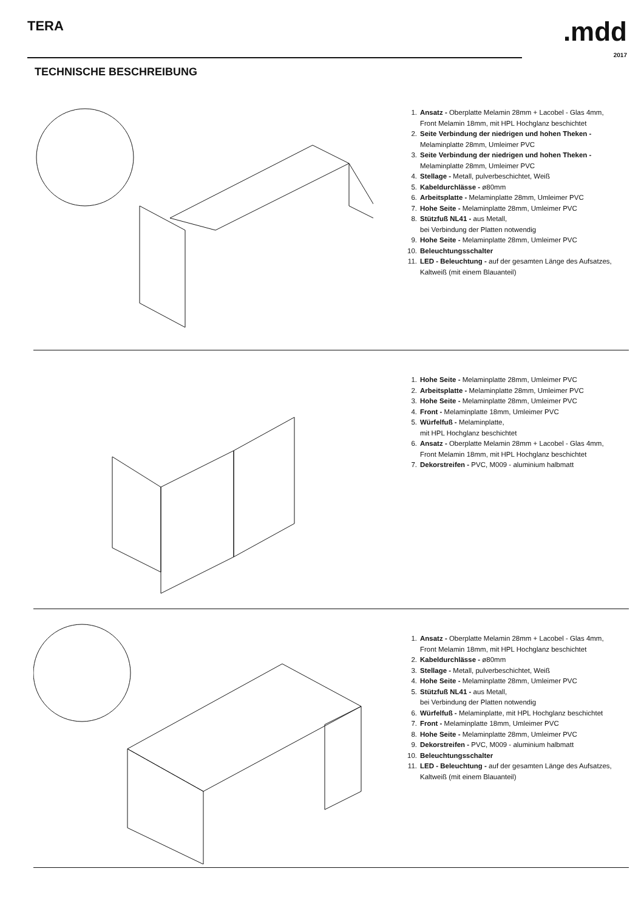TERA
.mdd
2017
TECHNISCHE BESCHREIBUNG
1. Ansatz - Oberplatte Melamin 28mm + Lacobel - Glas 4mm,
Front Melamin 18mm, mit HPL Hochglanz beschichtet
2. Seite Verbindung der niedrigen und hohen Theken -
Melaminplatte 28mm, Umleimer PVC
3. Seite Verbindung der niedrigen und hohen Theken -
Melaminplatte 28mm, Umleimer PVC
4. Stellage - Metall, pulverbeschichtet, Weiß
5. Kabeldurchlässe - ø80mm
6. Arbeitsplatte - Melaminplatte 28mm, Umleimer PVC
7. Hohe Seite - Melaminplatte 28mm, Umleimer PVC
8. Stützfuß NL41 - aus Metall,
bei Verbindung der Platten notwendig
9. Hohe Seite - Melaminplatte 28mm, Umleimer PVC
10. Beleuchtungsschalter
11. LED - Beleuchtung - auf der gesamten Länge des Aufsatzes,
Kaltweiß (mit einem Blauanteil)
1. Hohe Seite - Melaminplatte 28mm, Umleimer PVC
2. Arbeitsplatte - Melaminplatte 28mm, Umleimer PVC
3. Hohe Seite - Melaminplatte 28mm, Umleimer PVC
4. Front - Melaminplatte 18mm, Umleimer PVC
5. Würfelfuß - Melaminplatte,
mit HPL Hochglanz beschichtet
6. Ansatz - Oberplatte Melamin 28mm + Lacobel - Glas 4mm,
Front Melamin 18mm, mit HPL Hochglanz beschichtet
7. Dekorstreifen - PVC, M009 - aluminium halbmatt
1. Ansatz - Oberplatte Melamin 28mm + Lacobel - Glas 4mm,
Front Melamin 18mm, mit HPL Hochglanz beschichtet
2. Kabeldurchlässe - ø80mm
3. Stellage - Metall, pulverbeschichtet, Weiß
4. Hohe Seite - Melaminplatte 28mm, Umleimer PVC
5. Stützfuß NL41 - aus Metall,
bei Verbindung der Platten notwendig
6. Würfelfuß - Melaminplatte, mit HPL Hochglanz beschichtet
7. Front - Melaminplatte 18mm, Umleimer PVC
8. Hohe Seite - Melaminplatte 28mm, Umleimer PVC
9. Dekorstreifen - PVC, M009 - aluminium halbmatt
10. Beleuchtungsschalter
11. LED - Beleuchtung - auf der gesamten Länge des Aufsatzes,
Kaltweiß (mit einem Blauanteil)